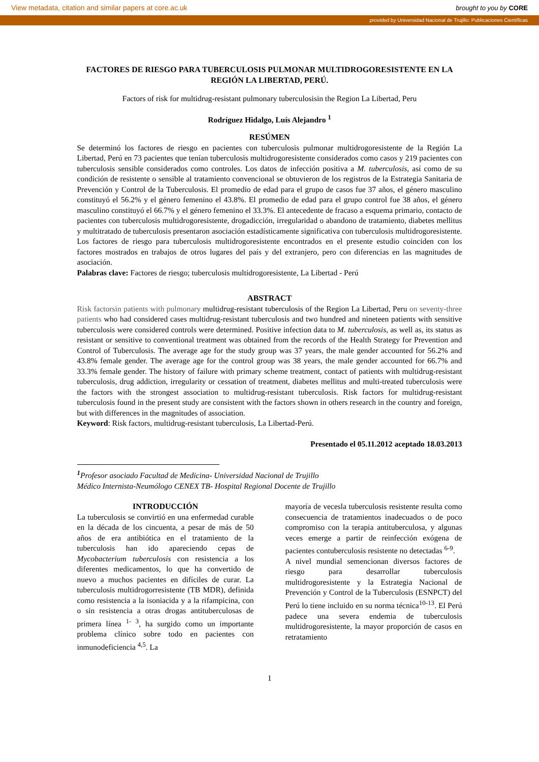View metadata, citation and similar papers at core.ac.uk brought to you by CORE
provided by Universidad Nacional de Trujillo: Publicaciones Científicas
FACTORES DE RIESGO PARA TUBERCULOSIS PULMONAR MULTIDROGORESISTENTE EN LA REGIÓN LA LIBERTAD, PERÚ.
Factors of risk for multidrug-resistant pulmonary tuberculosisin the Region La Libertad, Peru
Rodríguez Hidalgo, Luís Alejandro <sup>1</sup>
RESÚMEN
Se determinó los factores de riesgo en pacientes con tuberculosis pulmonar multidrogoresistente de la Región La Libertad, Perú en 73 pacientes que tenían tuberculosis multidrogoresistente considerados como casos y 219 pacientes con tuberculosis sensible considerados como controles. Los datos de infección positiva a M. tuberculosis, así como de su condición de resistente o sensible al tratamiento convencional se obtuvieron de los registros de la Estrategia Sanitaria de Prevención y Control de la Tuberculosis. El promedio de edad para el grupo de casos fue 37 años, el género masculino constituyó el 56.2% y el género femenino el 43.8%. El promedio de edad para el grupo control fue 38 años, el género masculino constituyó el 66.7% y el género femenino el 33.3%. El antecedente de fracaso a esquema primario, contacto de pacientes con tuberculosis multidrogoresistente, drogadicción, irregularidad o abandono de tratamiento, diabetes mellitus y multitratado de tuberculosis presentaron asociación estadísticamente significativa con tuberculosis multidrogoresistente. Los factores de riesgo para tuberculosis multidrogoresistente encontrados en el presente estudio coinciden con los factores mostrados en trabajos de otros lugares del país y del extranjero, pero con diferencias en las magnitudes de asociación.
Palabras clave: Factores de riesgo; tuberculosis multidrogoresistente, La Libertad - Perú
ABSTRACT
Risk factorsin patients with pulmonary multidrug-resistant tuberculosis of the Region La Libertad, Peru on seventy-three patients who had considered cases multidrug-resistant tuberculosis and two hundred and nineteen patients with sensitive tuberculosis were considered controls were determined. Positive infection data to M. tuberculosis, as well as, its status as resistant or sensitive to conventional treatment was obtained from the records of the Health Strategy for Prevention and Control of Tuberculosis. The average age for the study group was 37 years, the male gender accounted for 56.2% and 43.8% female gender. The average age for the control group was 38 years, the male gender accounted for 66.7% and 33.3% female gender. The history of failure with primary scheme treatment, contact of patients with multidrug-resistant tuberculosis, drug addiction, irregularity or cessation of treatment, diabetes mellitus and multi-treated tuberculosis were the factors with the strongest association to multidrug-resistant tuberculosis. Risk factors for multidrug-resistant tuberculosis found in the present study are consistent with the factors shown in others research in the country and foreign, but with differences in the magnitudes of association.
Keyword: Risk factors, multidrug-resistant tuberculosis, La Libertad-Perú.
Presentado el 05.11.2012 aceptado 18.03.2013
<sup>1</sup> Profesor asociado Facultad de Medicina- Universidad Nacional de Trujillo
Médico Internista-Neumólogo CENEX TB- Hospital Regional Docente de Trujillo
INTRODUCCIÓN
La tuberculosis se convirtió en una enfermedad curable en la década de los cincuenta, a pesar de más de 50 años de era antibiótica en el tratamiento de la tuberculosis han ido apareciendo cepas de Mycobacterium tuberculosis con resistencia a los diferentes medicamentos, lo que ha convertido de nuevo a muchos pacientes en difíciles de curar. La tuberculosis multidrogorresistente (TB MDR), definida como resistencia a la isoniacida y a la rifampicina, con o sin resistencia a otras drogas antituberculosas de primera línea <sup>1- 3</sup>, ha surgido como un importante problema clínico sobre todo en pacientes con inmunodeficiencia <sup>4,5</sup>. La
mayoría de vecesla tuberculosis resistente resulta como consecuencia de tratamientos inadecuados o de poco compromiso con la terapia antituberculosa, y algunas veces emerge a partir de reinfección exógena de pacientes contuberculosis resistente no detectadas <sup>6-9</sup>.
A nivel mundial semencionan diversos factores de riesgo para desarrollar tuberculosis multidrogoresistente y la Estrategia Nacional de Prevención y Control de la Tuberculosis (ESNPCT) del Perú lo tiene incluido en su norma técnica<sup>10-13</sup>. El Perú padece una severa endemia de tuberculosis multidrogoresistente, la mayor proporción de casos en retratamiento
1